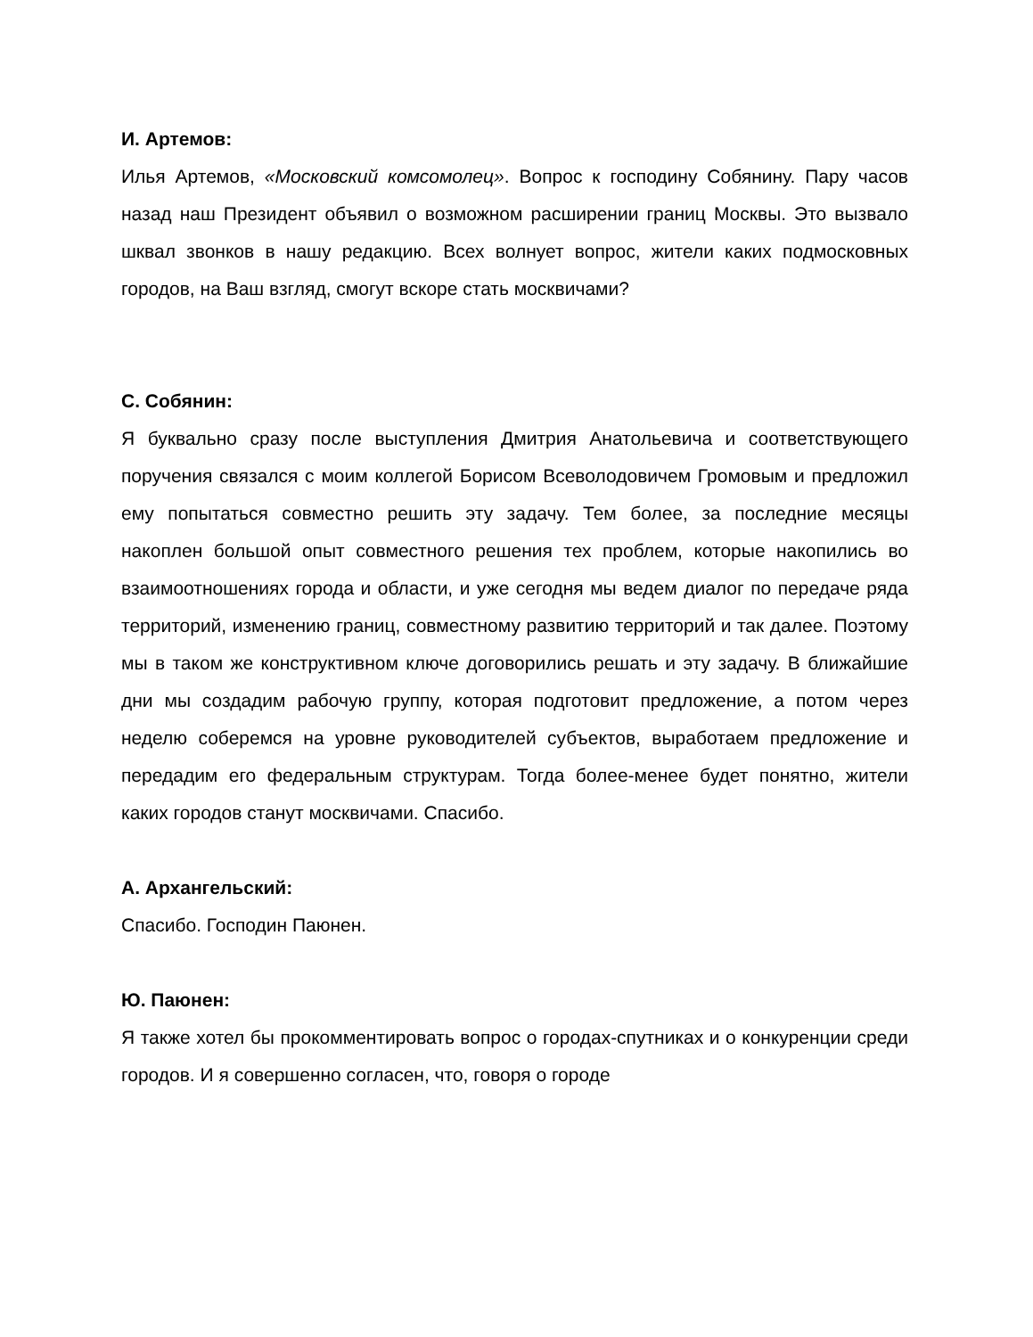И. Артемов:
Илья Артемов, «Московский комсомолец». Вопрос к господину Собянину. Пару часов назад наш Президент объявил о возможном расширении границ Москвы. Это вызвало шквал звонков в нашу редакцию. Всех волнует вопрос, жители каких подмосковных городов, на Ваш взгляд, смогут вскоре стать москвичами?
С. Собянин:
Я буквально сразу после выступления Дмитрия Анатольевича и соответствующего поручения связался с моим коллегой Борисом Всеволодовичем Громовым и предложил ему попытаться совместно решить эту задачу. Тем более, за последние месяцы накоплен большой опыт совместного решения тех проблем, которые накопились во взаимоотношениях города и области, и уже сегодня мы ведем диалог по передаче ряда территорий, изменению границ, совместному развитию территорий и так далее. Поэтому мы в таком же конструктивном ключе договорились решать и эту задачу. В ближайшие дни мы создадим рабочую группу, которая подготовит предложение, а потом через неделю соберемся на уровне руководителей субъектов, выработаем предложение и передадим его федеральным структурам. Тогда более-менее будет понятно, жители каких городов станут москвичами. Спасибо.
А. Архангельский:
Спасибо. Господин Паюнен.
Ю. Паюнен:
Я также хотел бы прокомментировать вопрос о городах-спутниках и о конкуренции среди городов. И я совершенно согласен, что, говоря о городе